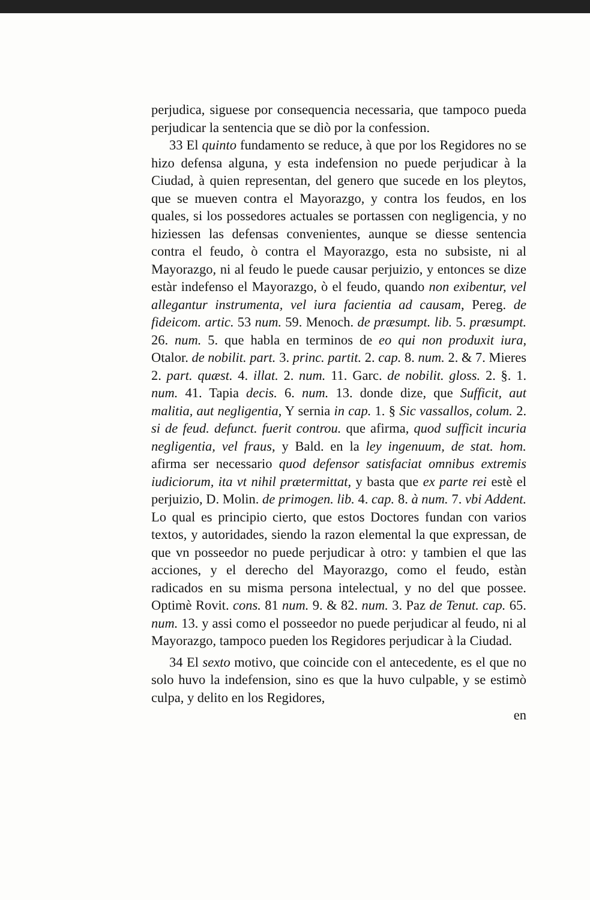perjudica, siguese por consequencia necessaria, que tampoco pueda perjudicar la sentencia que se diò por la confession.
33 El quinto fundamento se reduce, à que por los Regidores no se hizo defensa alguna, y esta indefension no puede perjudicar à la Ciudad, à quien representan, del genero que sucede en los pleytos, que se mueven contra el Mayorazgo, y contra los feudos, en los quales, si los possedores actuales se portassen con negligencia, y no hiziessen las defensas convenientes, aunque se diesse sentencia contra el feudo, ò contra el Mayorazgo, esta no subsiste, ni al Mayorazgo, ni al feudo le puede causar perjuizio, y entonces se dize estàr indefenso el Mayorazgo, ò el feudo, quando non exibentur, vel allegantur instrumenta, vel iura facientia ad causam, Pereg. de fideicom. artic. 53 num. 59. Menoch. de præsumpt. lib. 5. præsumpt. 26. num. 5. que habla en terminos de eo qui non produxit iura, Otalor. de nobilit. part. 3. princ. partit. 2. cap. 8. num. 2. & 7. Mieres 2. part. quæst. 4. illat. 2. num. 11. Garc. de nobilit. gloss. 2. §. 1. num. 41. Tapia decis. 6. num. 13. donde dize, que Sufficit, aut malitia, aut negligentia, Y sernia in cap. 1. § Sic vassallos, colum. 2. si de feud. defunct. fuerit controu. que afirma, quod sufficit incuria negligentia, vel fraus, y Bald. en la ley ingenuum, de stat. hom. afirma ser necessario quod defensor satisfaciat omnibus extremis iudiciorum, ita vt nihil prætermittat, y basta que ex parte rei estè el perjuizio, D. Molin. de primogen. lib. 4. cap. 8. à num. 7. vbi Addent. Lo qual es principio cierto, que estos Doctores fundan con varios textos, y autoridades, siendo la razon elemental la que expressan, de que vn posseedor no puede perjudicar à otro: y tambien el que las acciones, y el derecho del Mayorazgo, como el feudo, estàn radicados en su misma persona intelectual, y no del que possee. Optimè Rovit. cons. 81 num. 9. & 82. num. 3. Paz de Tenut. cap. 65. num. 13. y assi como el posseedor no puede perjudicar al feudo, ni al Mayorazgo, tampoco pueden los Regidores perjudicar à la Ciudad.
34 El sexto motivo, que coincide con el antecedente, es el que no solo huvo la indefension, sino es que la huvo culpable, y se estimò culpa, y delito en los Regidores,
en